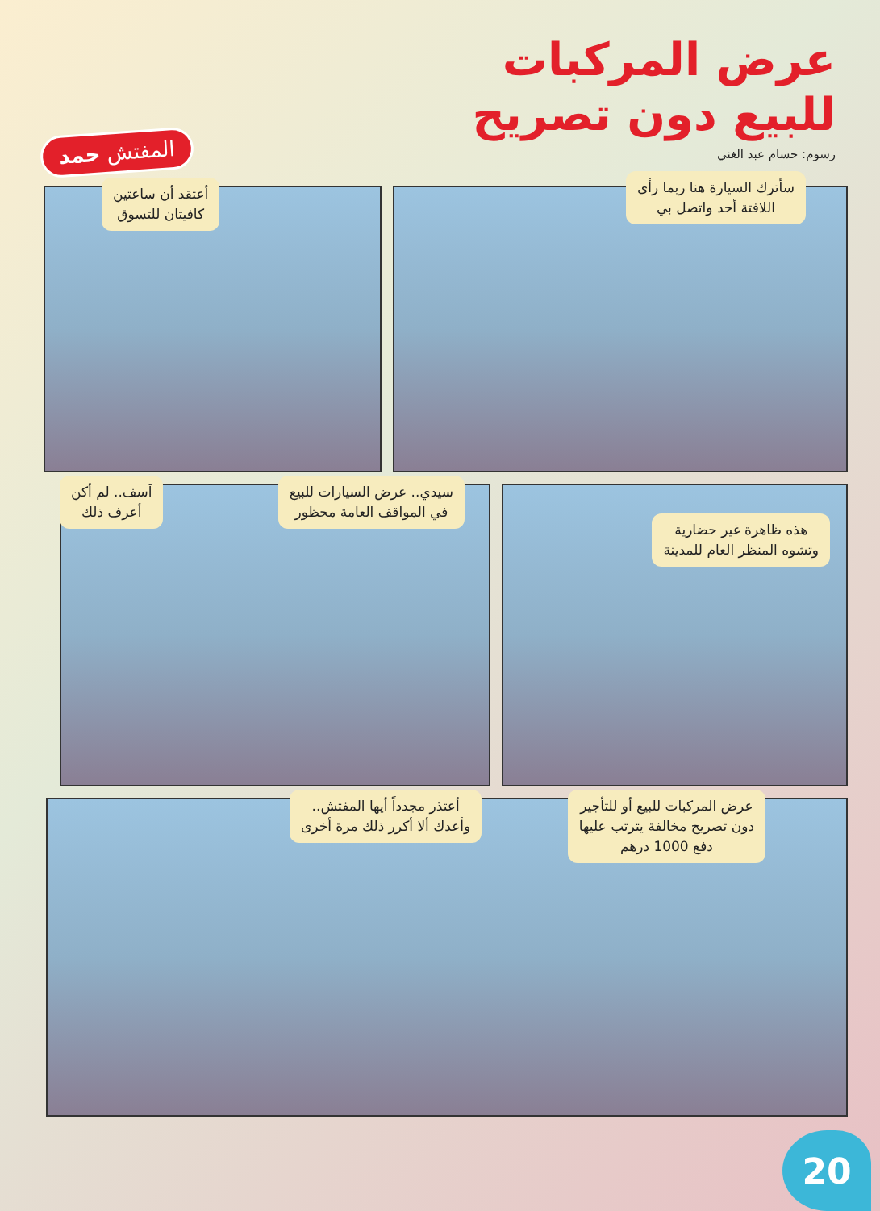عرض المركبات
للبيع دون تصريح
رسوم: حسام عبد الغني
المفتش حمد
سأترك السيارة هنا ربما رأى
اللافتة أحد واتصل بي
أعتقد أن ساعتين
كافيتان للتسوق
هذه ظاهرة غير حضارية
وتشوه المنظر العام للمدينة
سيدي.. عرض السيارات للبيع
في المواقف العامة محظور
آسف.. لم أكن
أعرف ذلك
عرض المركبات للبيع أو للتأجير
دون تصريح مخالفة يترتب عليها
دفع 1000 درهم
أعتذر مجدداً أيها المفتش..
وأعدك ألا أكرر ذلك مرة أخرى
20